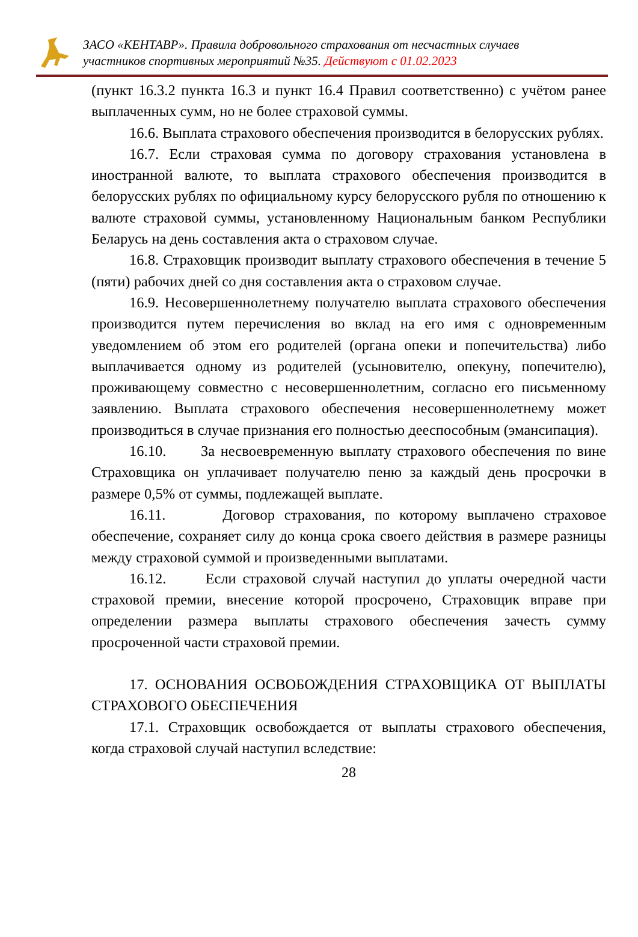ЗАСО «КЕНТАВР». Правила добровольного страхования от несчастных случаев
участников спортивных мероприятий №35. Действуют с 01.02.2023
(пункт 16.3.2 пункта 16.3 и пункт 16.4 Правил соответственно) с учётом ранее выплаченных сумм, но не более страховой суммы.
16.6. Выплата страхового обеспечения производится в белорусских рублях.
16.7. Если страховая сумма по договору страхования установлена в иностранной валюте, то выплата страхового обеспечения производится в белорусских рублях по официальному курсу белорусского рубля по отношению к валюте страховой суммы, установленному Национальным банком Республики Беларусь на день составления акта о страховом случае.
16.8. Страховщик производит выплату страхового обеспечения в течение 5 (пяти) рабочих дней со дня составления акта о страховом случае.
16.9. Несовершеннолетнему получателю выплата страхового обеспечения производится путем перечисления во вклад на его имя с одновременным уведомлением об этом его родителей (органа опеки и попечительства) либо выплачивается одному из родителей (усыновителю, опекуну, попечителю), проживающему совместно с несовершеннолетним, согласно его письменному заявлению. Выплата страхового обеспечения несовершеннолетнему может производиться в случае признания его полностью дееспособным (эмансипация).
16.10. За несвоевременную выплату страхового обеспечения по вине Страховщика он уплачивает получателю пеню за каждый день просрочки в размере 0,5% от суммы, подлежащей выплате.
16.11. Договор страхования, по которому выплачено страховое обеспечение, сохраняет силу до конца срока своего действия в размере разницы между страховой суммой и произведенными выплатами.
16.12. Если страховой случай наступил до уплаты очередной части страховой премии, внесение которой просрочено, Страховщик вправе при определении размера выплаты страхового обеспечения зачесть сумму просроченной части страховой премии.
17. ОСНОВАНИЯ ОСВОБОЖДЕНИЯ СТРАХОВЩИКА ОТ ВЫПЛАТЫ СТРАХОВОГО ОБЕСПЕЧЕНИЯ
17.1. Страховщик освобождается от выплаты страхового обеспечения, когда страховой случай наступил вследствие:
28